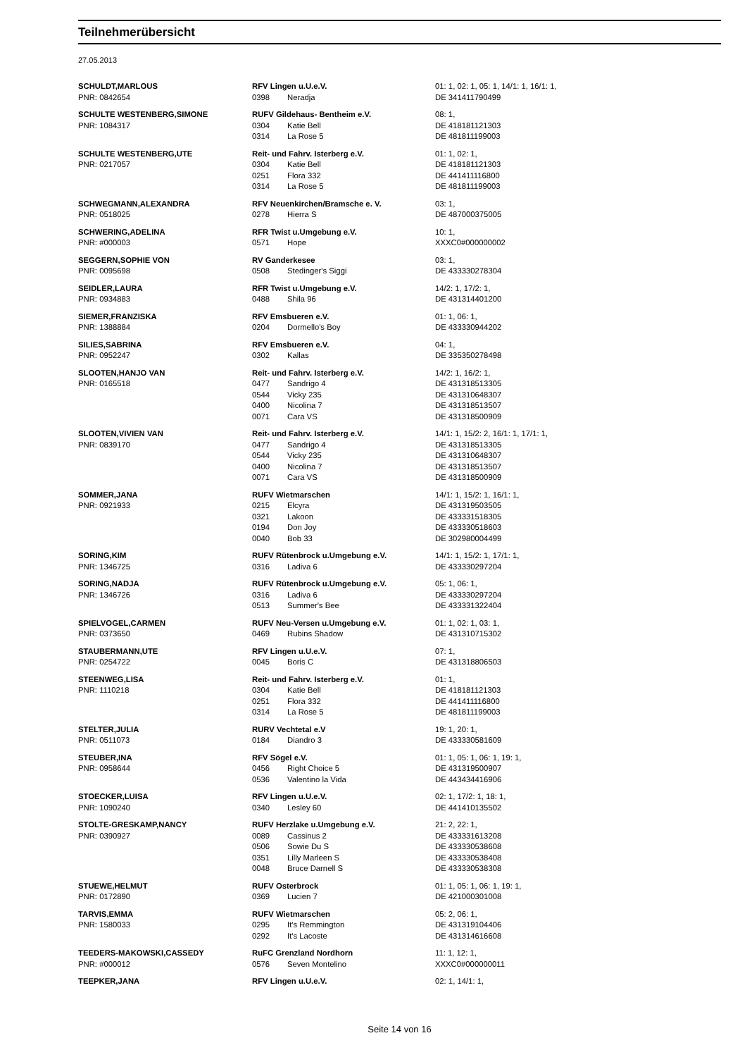Teilnehmerübersicht
27.05.2013
| SCHULDT,MARLOUS | RFV Lingen u.U.e.V. | | 01: 1, 02: 1, 05: 1, 14/1: 1, 16/1: 1, |
| PNR: 0842654 | 0398 | Neradja | DE 341411790499 |
| SCHULTE WESTENBERG,SIMONE | RUFV Gildehaus- Bentheim e.V. | | 08: 1, |
| PNR: 1084317 | 0304 | Katie Bell | DE 418181121303 |
| | 0314 | La Rose 5 | DE 481811199003 |
| SCHULTE WESTENBERG,UTE | Reit- und Fahrv. Isterberg e.V. | | 01: 1, 02: 1, |
| PNR: 0217057 | 0304 | Katie Bell | DE 418181121303 |
| | 0251 | Flora 332 | DE 441411116800 |
| | 0314 | La Rose 5 | DE 481811199003 |
| SCHWEGMANN,ALEXANDRA | RFV Neuenkirchen/Bramsche e. V. | | 03: 1, |
| PNR: 0518025 | 0278 | Hierra S | DE 487000375005 |
| SCHWERING,ADELINA | RFR Twist u.Umgebung e.V. | | 10: 1, |
| PNR: #000003 | 0571 | Hope | XXXC0#000000002 |
| SEGGERN,SOPHIE VON | RV Ganderkesee | | 03: 1, |
| PNR: 0095698 | 0508 | Stedinger's Siggi | DE 433330278304 |
| SEIDLER,LAURA | RFR Twist u.Umgebung e.V. | | 14/2: 1, 17/2: 1, |
| PNR: 0934883 | 0488 | Shila 96 | DE 431314401200 |
| SIEMER,FRANZISKA | RFV Emsbueren e.V. | | 01: 1, 06: 1, |
| PNR: 1388884 | 0204 | Dormello's Boy | DE 433330944202 |
| SILIES,SABRINA | RFV Emsbueren e.V. | | 04: 1, |
| PNR: 0952247 | 0302 | Kallas | DE 335350278498 |
| SLOOTEN,HANJO VAN | Reit- und Fahrv. Isterberg e.V. | | 14/2: 1, 16/2: 1, |
| PNR: 0165518 | 0477 | Sandrigo 4 | DE 431318513305 |
| | 0544 | Vicky 235 | DE 431310648307 |
| | 0400 | Nicolina 7 | DE 431318513507 |
| | 0071 | Cara VS | DE 431318500909 |
| SLOOTEN,VIVIEN VAN | Reit- und Fahrv. Isterberg e.V. | | 14/1: 1, 15/2: 2, 16/1: 1, 17/1: 1, |
| PNR: 0839170 | 0477 | Sandrigo 4 | DE 431318513305 |
| | 0544 | Vicky 235 | DE 431310648307 |
| | 0400 | Nicolina 7 | DE 431318513507 |
| | 0071 | Cara VS | DE 431318500909 |
| SOMMER,JANA | RUFV Wietmarschen | | 14/1: 1, 15/2: 1, 16/1: 1, |
| PNR: 0921933 | 0215 | Elcyra | DE 431319503505 |
| | 0321 | Lakoon | DE 433331518305 |
| | 0194 | Don Joy | DE 433330518603 |
| | 0040 | Bob 33 | DE 302980004499 |
| SORING,KIM | RUFV Rütenbrock u.Umgebung e.V. | | 14/1: 1, 15/2: 1, 17/1: 1, |
| PNR: 1346725 | 0316 | Ladiva 6 | DE 433330297204 |
| SORING,NADJA | RUFV Rütenbrock u.Umgebung e.V. | | 05: 1, 06: 1, |
| PNR: 1346726 | 0316 | Ladiva 6 | DE 433330297204 |
| | 0513 | Summer's Bee | DE 433331322404 |
| SPIELVOGEL,CARMEN | RUFV Neu-Versen u.Umgebung e.V. | | 01: 1, 02: 1, 03: 1, |
| PNR: 0373650 | 0469 | Rubins Shadow | DE 431310715302 |
| STAUBERMANN,UTE | RFV Lingen u.U.e.V. | | 07: 1, |
| PNR: 0254722 | 0045 | Boris C | DE 431318806503 |
| STEENWEG,LISA | Reit- und Fahrv. Isterberg e.V. | | 01: 1, |
| PNR: 1110218 | 0304 | Katie Bell | DE 418181121303 |
| | 0251 | Flora 332 | DE 441411116800 |
| | 0314 | La Rose 5 | DE 481811199003 |
| STELTER,JULIA | RURV Vechtetal e.V | | 19: 1, 20: 1, |
| PNR: 0511073 | 0184 | Diandro 3 | DE 433330581609 |
| STEUBER,INA | RFV Sögel e.V. | | 01: 1, 05: 1, 06: 1, 19: 1, |
| PNR: 0958644 | 0456 | Right Choice 5 | DE 431319500907 |
| | 0536 | Valentino la Vida | DE 443434416906 |
| STOECKER,LUISA | RFV Lingen u.U.e.V. | | 02: 1, 17/2: 1, 18: 1, |
| PNR: 1090240 | 0340 | Lesley 60 | DE 441410135502 |
| STOLTE-GRESKAMP,NANCY | RUFV Herzlake u.Umgebung e.V. | | 21: 2, 22: 1, |
| PNR: 0390927 | 0089 | Cassinus 2 | DE 433331613208 |
| | 0506 | Sowie Du S | DE 433330538608 |
| | 0351 | Lilly Marleen S | DE 433330538408 |
| | 0048 | Bruce Darnell S | DE 433330538308 |
| STUEWE,HELMUT | RUFV Osterbrock | | 01: 1, 05: 1, 06: 1, 19: 1, |
| PNR: 0172890 | 0369 | Lucien 7 | DE 421000301008 |
| TARVIS,EMMA | RUFV Wietmarschen | | 05: 2, 06: 1, |
| PNR: 1580033 | 0295 | It's Remmington | DE 431319104406 |
| | 0292 | It's Lacoste | DE 431314616608 |
| TEEDERS-MAKOWSKI,CASSEDY | RuFC Grenzland Nordhorn | | 11: 1, 12: 1, |
| PNR: #000012 | 0576 | Seven Montelino | XXXC0#000000011 |
| TEEPKER,JANA | RFV Lingen u.U.e.V. | | 02: 1, 14/1: 1, |
Seite 14 von 16